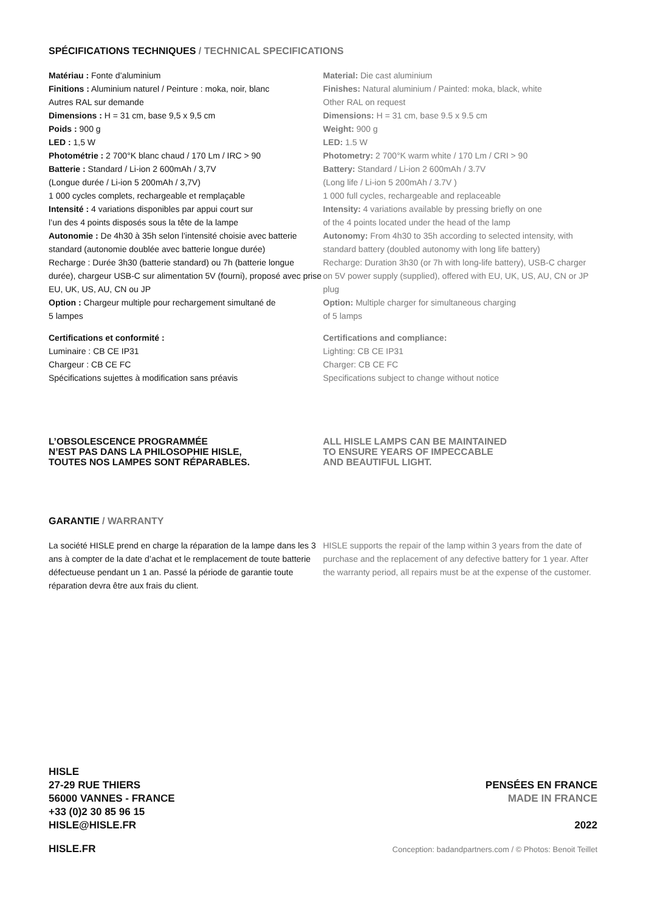SPÉCIFICATIONS TECHNIQUES / TECHNICAL SPECIFICATIONS
Matériau : Fonte d’aluminium
Finitions : Aluminium naturel / Peinture : moka, noir, blanc
Autres RAL sur demande
Dimensions : H = 31 cm, base 9,5 x 9,5 cm
Poids : 900 g
LED : 1,5 W
Photométrie : 2 700°K blanc chaud / 170 Lm / IRC > 90
Batterie : Standard / Li-ion 2 600mAh / 3,7V
(Longue durée / Li-ion 5 200mAh / 3,7V)
1 000 cycles complets, rechargeable et remplaçable
Intensité : 4 variations disponibles par appui court sur
l’un des 4 points disposés sous la tête de la lampe
Autonomie : De 4h30 à 35h selon l’intensité choisie avec batterie standard (autonomie doublée avec batterie longue durée)
Recharge : Durée 3h30 (batterie standard) ou 7h (batterie longue durée), chargeur USB-C sur alimentation 5V (fourni), proposé avec prise EU, UK, US, AU, CN ou JP
Option : Chargeur multiple pour rechargement simultané de
5 lampes
Certifications et conformité :
Luminaire : CB CE IP31
Chargeur : CB CE FC
Spécifications sujettes à modification sans préavis
Material: Die cast aluminium
Finishes: Natural aluminium / Painted: moka, black, white
Other RAL on request
Dimensions: H = 31 cm, base 9.5 x 9.5 cm
Weight: 900 g
LED: 1.5 W
Photometry: 2 700°K warm white / 170 Lm / CRI > 90
Battery: Standard / Li-ion 2 600mAh / 3.7V
(Long life / Li-ion 5 200mAh / 3.7V )
1 000 full cycles, rechargeable and replaceable
Intensity: 4 variations available by pressing briefly on one
of the 4 points located under the head of the lamp
Autonomy: From 4h30 to 35h according to selected intensity, with standard battery (doubled autonomy with long life battery)
Recharge: Duration 3h30 (or 7h with long-life battery), USB-C charger on 5V power supply (supplied), offered with EU, UK, US, AU, CN or JP plug
Option: Multiple charger for simultaneous charging
of 5 lamps
Certifications and compliance:
Lighting: CB CE IP31
Charger: CB CE FC
Specifications subject to change without notice
L’OBSOLESCENCE PROGRAMMÉE
N’EST PAS DANS LA PHILOSOPHIE HISLE,
TOUTES NOS LAMPES SONT RÉPARABLES.
ALL HISLE LAMPS CAN BE MAINTAINED
TO ENSURE YEARS OF IMPECCABLE
AND BEAUTIFUL LIGHT.
GARANTIE / WARRANTY
La société HISLE prend en charge la réparation de la lampe dans les 3 ans à compter de la date d’achat et le remplacement de toute batterie défectueuse pendant un 1 an. Passé la période de garantie toute réparation devra être aux frais du client.
HISLE supports the repair of the lamp within 3 years from the date of purchase and the replacement of any defective battery for 1 year. After the warranty period, all repairs must be at the expense of the customer.
HISLE
27-29 RUE THIERS
56000 VANNES - FRANCE
+33 (0)2 30 85 96 15
HISLE@HISLE.FR
PENSÉES EN FRANCE
MADE IN FRANCE
2022
HISLE.FR
Conception: badandpartners.com / © Photos: Benoit Teillet